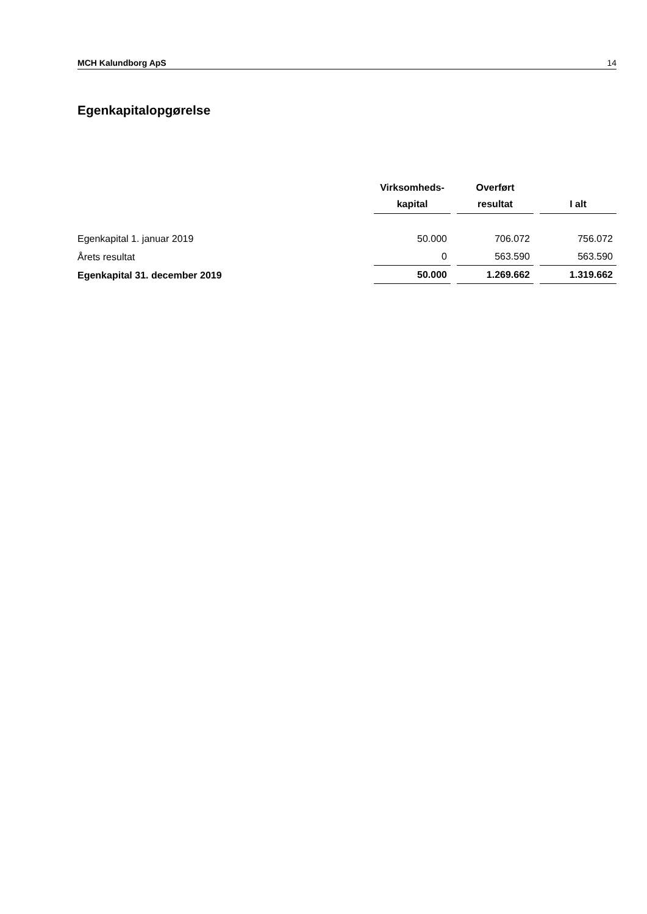MCH Kalundborg ApS 14
Egenkapitalopgørelse
| | Virksomheds- kapital | Overført resultat | I alt |
| Egenkapital 1. januar 2019 | 50.000 | 706.072 | 756.072 |
| Årets resultat | 0 | 563.590 | 563.590 |
| Egenkapital 31. december 2019 | 50.000 | 1.269.662 | 1.319.662 |